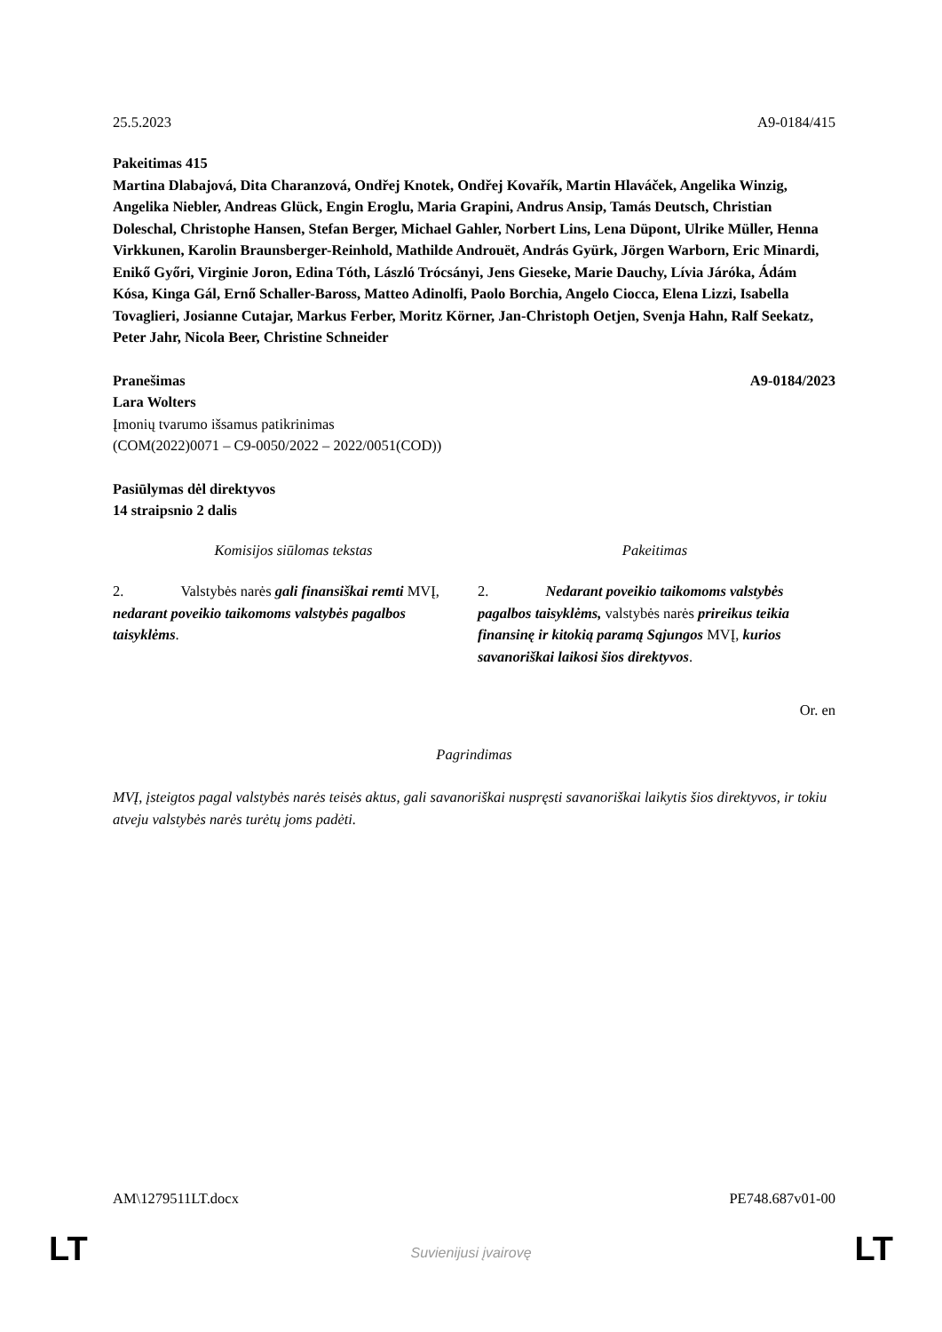25.5.2023 A9-0184/415
Pakeitimas 415
Martina Dlabajová, Dita Charanzová, Ondřej Knotek, Ondřej Kovařík, Martin Hlaváček, Angelika Winzig, Angelika Niebler, Andreas Glück, Engin Eroglu, Maria Grapini, Andrus Ansip, Tamás Deutsch, Christian Doleschal, Christophe Hansen, Stefan Berger, Michael Gahler, Norbert Lins, Lena Düpont, Ulrike Müller, Henna Virkkunen, Karolin Braunsberger-Reinhold, Mathilde Androuët, András Gyürk, Jörgen Warborn, Eric Minardi, Enikő Győri, Virginie Joron, Edina Tóth, László Trócsányi, Jens Gieseke, Marie Dauchy, Lívia Járóka, Ádám Kósa, Kinga Gál, Ernő Schaller-Baross, Matteo Adinolfi, Paolo Borchia, Angelo Ciocca, Elena Lizzi, Isabella Tovaglieri, Josianne Cutajar, Markus Ferber, Moritz Körner, Jan-Christoph Oetjen, Svenja Hahn, Ralf Seekatz, Peter Jahr, Nicola Beer, Christine Schneider
Pranešimas A9-0184/2023
Lara Wolters
Įmonių tvarumo išsamus patikrinimas
(COM(2022)0071 – C9-0050/2022 – 2022/0051(COD))
Pasiūlymas dėl direktyvos
14 straipsnio 2 dalis
| Komisijos siūlomas tekstas | Pakeitimas |
| --- | --- |
| 2. Valstybės narės gali finansiškai remti MVĮ, nedarant poveikio taikomoms valstybės pagalbos taisyklėms . | 2. Nedarant poveikio taikomoms valstybės pagalbos taisyklėms, valstybės narės prireikus teikia finansinę ir kitokią paramą Sąjungos MVĮ, kurios savanoriškai laikosi šios direktyvos . |
Or. en
Pagrindimas
MVĮ, įsteigtos pagal valstybės narės teisės aktus, gali savanoriškai nuspręsti savanoriškai laikytis šios direktyvos, ir tokiu atveju valstybės narės turėtų joms padėti.
AM\1279511LT.docx PE748.687v01-00
LT
Suvienijusi įvairovę LT